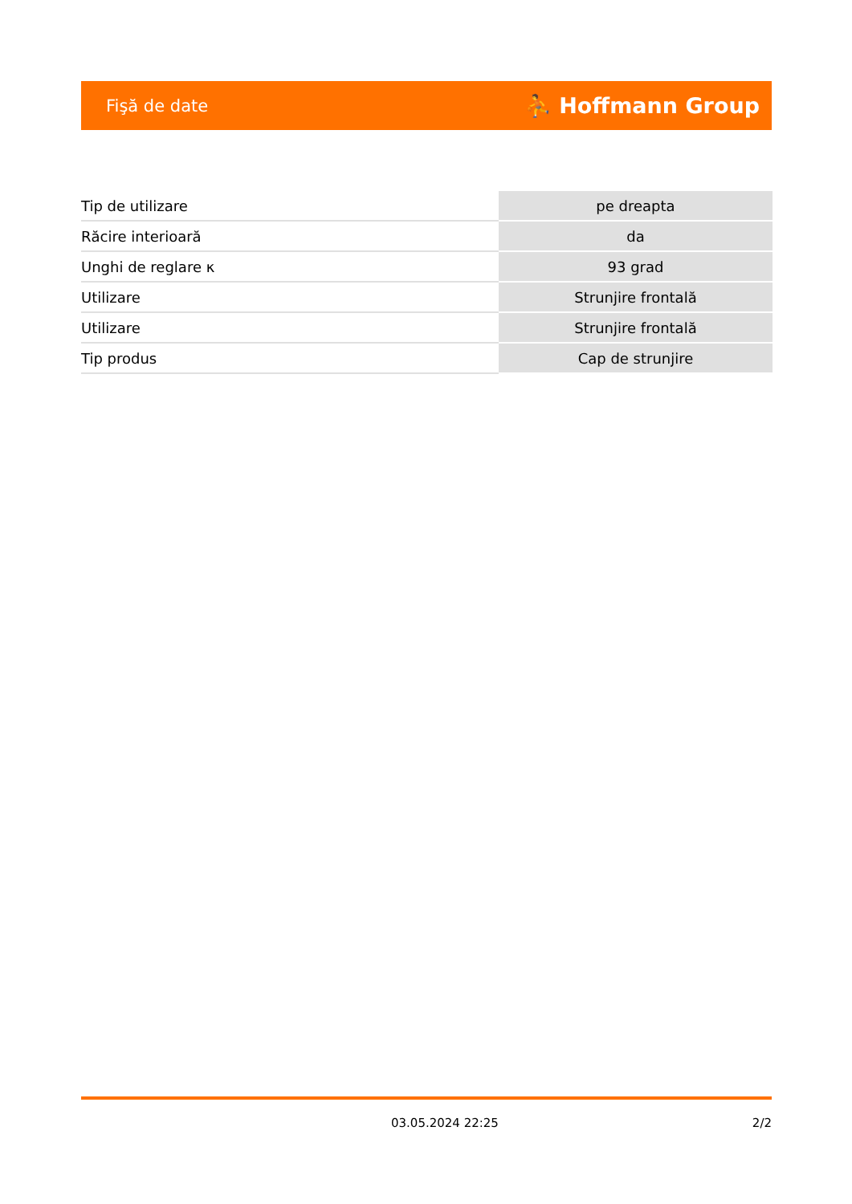Fişă de date ⛹ Hoffmann Group
| Tip de utilizare | pe dreapta |
| Răcire interioară | da |
| Unghi de reglare κ | 93 grad |
| Utilizare | Strunjire frontală |
| Utilizare | Strunjire frontală |
| Tip produs | Cap de strunjire |
03.05.2024 22:25 2/2